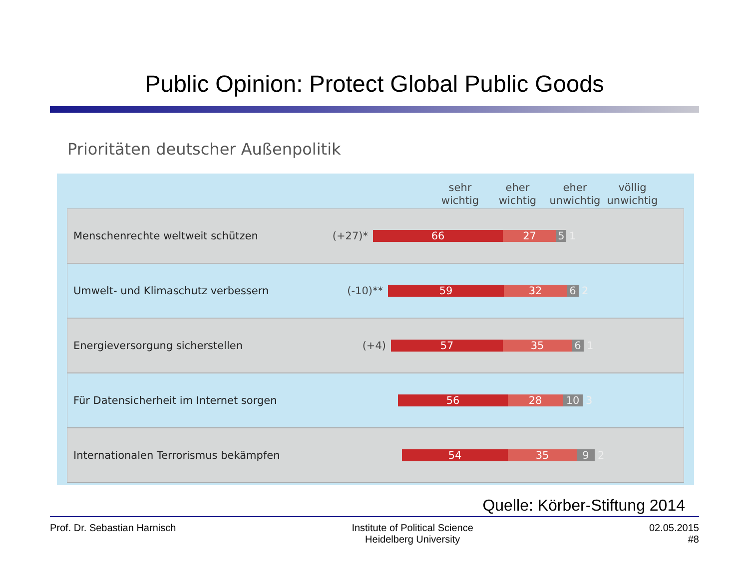Public Opinion: Protect Global Public Goods
Prioritäten deutscher Außenpolitik
sehr
wichtig
eher
wichtig
eher
unwichtig
völlig
unwichtig
Menschenrechte weltweit schützen (+27)*
66 27 5 1
Umwelt- und Klimaschutz verbessern (-10)**
59 32 6 2
Energieversorgung sicherstellen (+4)
57 35 6 1
Für Datensicherheit im Internet sorgen
56 28 10 3
Internationalen Terrorismus bekämpfen
54 35 9 2
Quelle: Körber-Stiftung 2014
Prof. Dr. Sebastian Harnisch Institute of Political Science
Heidelberg University
02.05.2015
#8